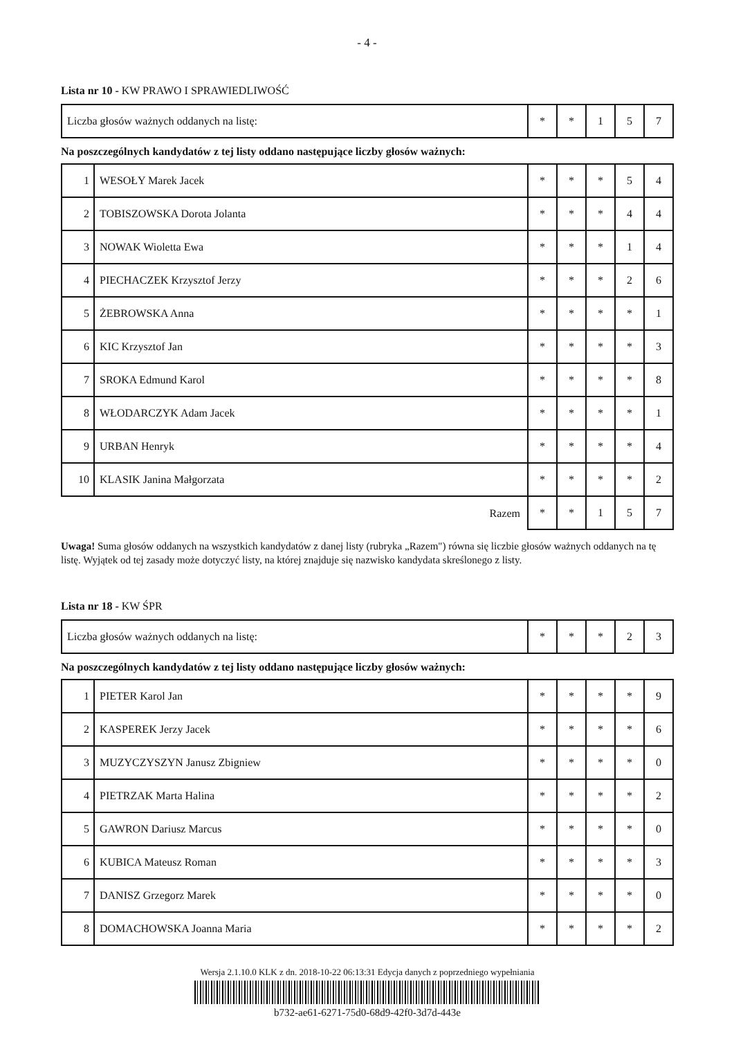- 4 -
Lista nr 10 - KW PRAWO I SPRAWIEDLIWOŚĆ
| Liczba głosów ważnych oddanych na listę: | * | * | 1 | 5 | 7 |
Na poszczególnych kandydatów z tej listy oddano następujące liczby głosów ważnych:
| 1 | WESOŁY Marek Jacek | * | * | * | 5 | 4 |
| 2 | TOBISZOWSKA Dorota Jolanta | * | * | * | 4 | 4 |
| 3 | NOWAK Wioletta Ewa | * | * | * | 1 | 4 |
| 4 | PIECHACZEK Krzysztof Jerzy | * | * | * | 2 | 6 |
| 5 | ŻEBROWSKA Anna | * | * | * | * | 1 |
| 6 | KIC Krzysztof Jan | * | * | * | * | 3 |
| 7 | SROKA Edmund Karol | * | * | * | * | 8 |
| 8 | WŁODARCZYK Adam Jacek | * | * | * | * | 1 |
| 9 | URBAN Henryk | * | * | * | * | 4 |
| 10 | KLASIK Janina Małgorzata | * | * | * | * | 2 |
| Razem | | * | * | 1 | 5 | 7 |
Uwaga! Suma głosów oddanych na wszystkich kandydatów z danej listy (rubryka „Razem") równa się liczbie głosów ważnych oddanych na tę listę. Wyjątek od tej zasady może dotyczyć listy, na której znajduje się nazwisko kandydata skreślonego z listy.
Lista nr 18 - KW ŚPR
| Liczba głosów ważnych oddanych na listę: | * | * | * | 2 | 3 |
Na poszczególnych kandydatów z tej listy oddano następujące liczby głosów ważnych:
| 1 | PIETER Karol Jan | * | * | * | * | 9 |
| 2 | KASPEREK Jerzy Jacek | * | * | * | * | 6 |
| 3 | MUZYCZYSZYN Janusz Zbigniew | * | * | * | * | 0 |
| 4 | PIETRZAK Marta Halina | * | * | * | * | 2 |
| 5 | GAWRON Dariusz Marcus | * | * | * | * | 0 |
| 6 | KUBICA Mateusz Roman | * | * | * | * | 3 |
| 7 | DANISZ Grzegorz Marek | * | * | * | * | 0 |
| 8 | DOMACHOWSKA Joanna Maria | * | * | * | * | 2 |
Wersja 2.1.10.0 KLK z dn. 2018-10-22 06:13:31 Edycja danych z poprzedniego wypełniania
b732-ae61-6271-75d0-68d9-42f0-3d7d-443e